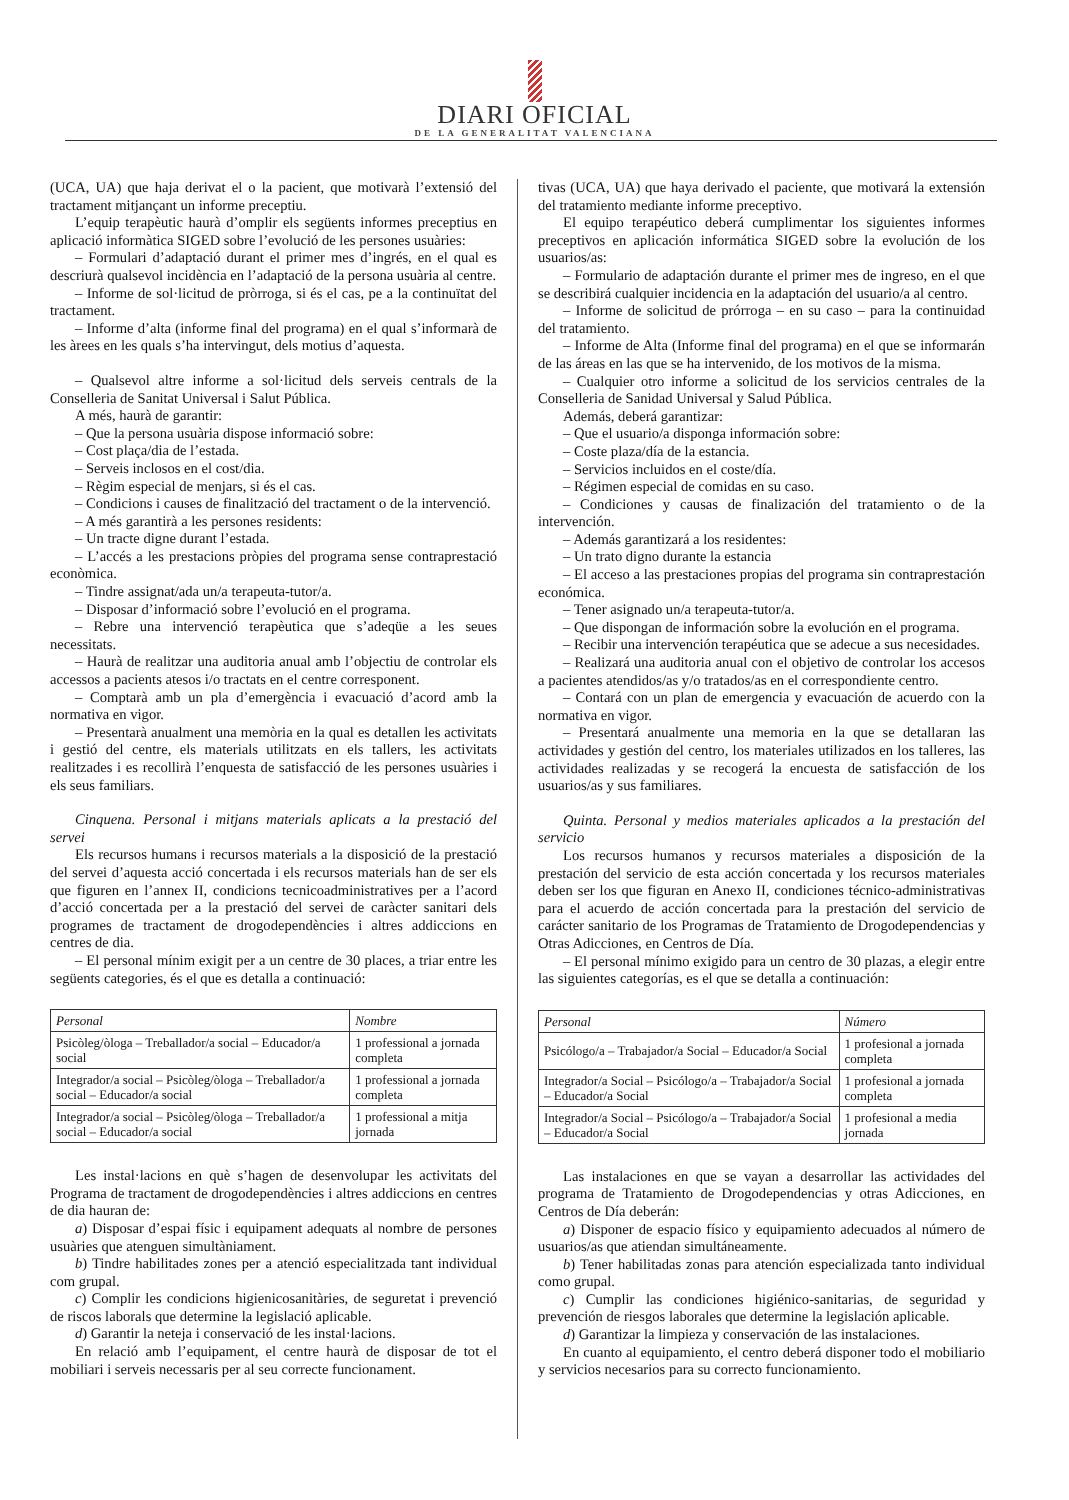DIARI OFICIAL
DE LA GENERALITAT VALENCIANA
(UCA, UA) que haja derivat el o la pacient, que motivarà l’extensió del tractament mitjançant un informe preceptiu.
L’equip terapèutic haurà d’omplir els següents informes preceptius en aplicació informàtica SIGED sobre l’evolució de les persones usuàries:
– Formulari d’adaptació durant el primer mes d’ingrés, en el qual es descriurà qualsevol incidència en l’adaptació de la persona usuària al centre.
– Informe de sol·licitud de pròrroga, si és el cas, pe a la continuïtat del tractament.
– Informe d’alta (informe final del programa) en el qual s’informarà de les àrees en les quals s’ha intervingut, dels motius d’aquesta.
– Qualsevol altre informe a sol·licitud dels serveis centrals de la Conselleria de Sanitat Universal i Salut Pública.
A més, haurà de garantir:
– Que la persona usuària dispose informació sobre:
– Cost plaça/dia de l’estada.
– Serveis inclosos en el cost/dia.
– Règim especial de menjars, si és el cas.
– Condicions i causes de finalització del tractament o de la intervenció.
– A més garantirà a les persones residents:
– Un tracte digne durant l’estada.
– L’accés a les prestacions pròpies del programa sense contraprestació econòmica.
– Tindre assignat/ada un/a terapeuta-tutor/a.
– Disposar d’informació sobre l’evolució en el programa.
– Rebre una intervenció terapèutica que s’adeqüe a les seues necessitats.
– Haurà de realitzar una auditoria anual amb l’objectiu de controlar els accessos a pacients atesos i/o tractats en el centre corresponent.
– Comptarà amb un pla d’emergència i evacuació d’acord amb la normativa en vigor.
– Presentarà anualment una memòria en la qual es detallen les activitats i gestió del centre, els materials utilitzats en els tallers, les activitats realitzades i es recollirà l’enquesta de satisfacció de les persones usuàries i els seus familiars.
Cinquena. Personal i mitjans materials aplicats a la prestació del servei
Els recursos humans i recursos materials a la disposició de la prestació del servei d’aquesta acció concertada i els recursos materials han de ser els que figuren en l’annex II, condicions tecnicoadministratives per a l’acord d’acció concertada per a la prestació del servei de caràcter sanitari dels programes de tractament de drogodependències i altres addiccions en centres de dia.
– El personal mínim exigit per a un centre de 30 places, a triar entre les següents categories, és el que es detalla a continuació:
| Personal | Nombre |
| --- | --- |
| Psicòleg/òloga – Treballador/a social – Educador/a social | 1 professional a jornada completa |
| Integrador/a social – Psicòleg/òloga – Treballador/a social – Educador/a social | 1 professional a jornada completa |
| Integrador/a social – Psicòleg/òloga – Treballador/a social – Educador/a social | 1 professional a mitja jornada |
Les instal·lacions en què s’hagen de desenvolupar les activitats del Programa de tractament de drogodependències i altres addiccions en centres de dia hauran de:
a) Disposar d’espai físic i equipament adequats al nombre de persones usuàries que atenguen simultàniament.
b) Tindre habilitades zones per a atenció especialitzada tant individual com grupal.
c) Complir les condicions higienicosanitàries, de seguretat i prevenció de riscos laborals que determine la legislació aplicable.
d) Garantir la neteja i conservació de les instal·lacions.
En relació amb l’equipament, el centre haurà de disposar de tot el mobiliari i serveis necessaris per al seu correcte funcionament.
tivas (UCA, UA) que haya derivado el paciente, que motivará la extensión del tratamiento mediante informe preceptivo.
El equipo terapéutico deberá cumplimentar los siguientes informes preceptivos en aplicación informática SIGED sobre la evolución de los usuarios/as:
– Formulario de adaptación durante el primer mes de ingreso, en el que se describirá cualquier incidencia en la adaptación del usuario/a al centro.
– Informe de solicitud de prórroga – en su caso – para la continuidad del tratamiento.
– Informe de Alta (Informe final del programa) en el que se informarán de las áreas en las que se ha intervenido, de los motivos de la misma.
– Cualquier otro informe a solicitud de los servicios centrales de la Conselleria de Sanidad Universal y Salud Pública.
Además, deberá garantizar:
– Que el usuario/a disponga información sobre:
– Coste plaza/día de la estancia.
– Servicios incluidos en el coste/día.
– Régimen especial de comidas en su caso.
– Condiciones y causas de finalización del tratamiento o de la intervención.
– Además garantizará a los residentes:
– Un trato digno durante la estancia
– El acceso a las prestaciones propias del programa sin contraprestación económica.
– Tener asignado un/a terapeuta-tutor/a.
– Que dispongan de información sobre la evolución en el programa.
– Recibir una intervención terapéutica que se adecue a sus necesidades.
– Realizará una auditoria anual con el objetivo de controlar los accesos a pacientes atendidos/as y/o tratados/as en el correspondiente centro.
– Contará con un plan de emergencia y evacuación de acuerdo con la normativa en vigor.
– Presentará anualmente una memoria en la que se detallaran las actividades y gestión del centro, los materiales utilizados en los talleres, las actividades realizadas y se recogerá la encuesta de satisfacción de los usuarios/as y sus familiares.
Quinta. Personal y medios materiales aplicados a la prestación del servicio
Los recursos humanos y recursos materiales a disposición de la prestación del servicio de esta acción concertada y los recursos materiales deben ser los que figuran en Anexo II, condiciones técnico-administrativas para el acuerdo de acción concertada para la prestación del servicio de carácter sanitario de los Programas de Tratamiento de Drogodependencias y Otras Adicciones, en Centros de Día.
– El personal mínimo exigido para un centro de 30 plazas, a elegir entre las siguientes categorías, es el que se detalla a continuación:
| Personal | Número |
| --- | --- |
| Psicólogo/a – Trabajador/a Social – Educador/a Social | 1 profesional a jornada completa |
| Integrador/a Social – Psicólogo/a – Trabajador/a Social – Educador/a Social | 1 profesional a jornada completa |
| Integrador/a Social – Psicólogo/a – Trabajador/a Social – Educador/a Social | 1 profesional a media jornada |
Las instalaciones en que se vayan a desarrollar las actividades del programa de Tratamiento de Drogodependencias y otras Adicciones, en Centros de Día deberán:
a) Disponer de espacio físico y equipamiento adecuados al número de usuarios/as que atiendan simultáneamente.
b) Tener habilitadas zonas para atención especializada tanto individual como grupal.
c) Cumplir las condiciones higiénico-sanitarias, de seguridad y prevención de riesgos laborales que determine la legislación aplicable.
d) Garantizar la limpieza y conservación de las instalaciones.
En cuanto al equipamiento, el centro deberá disponer todo el mobiliario y servicios necesarios para su correcto funcionamiento.